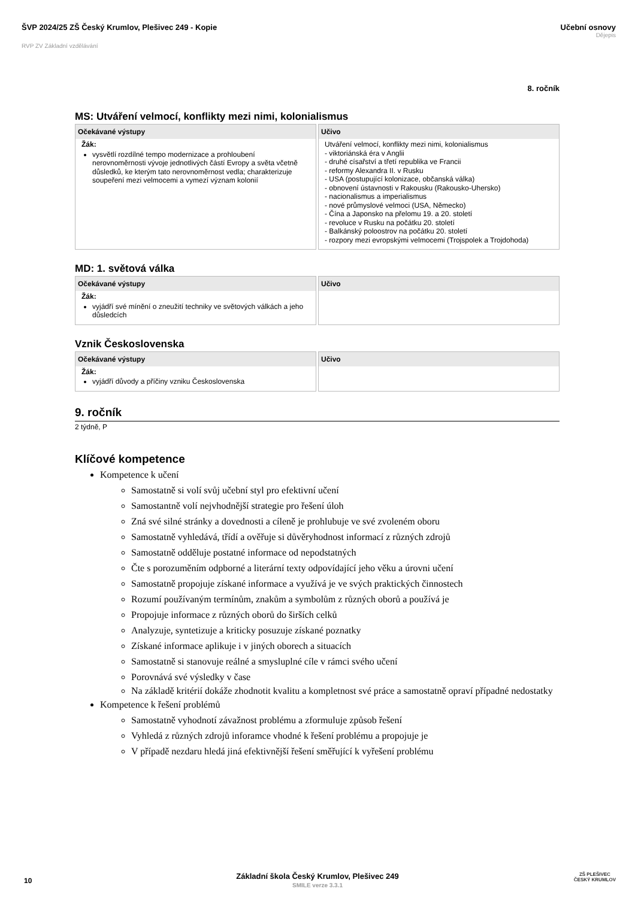ŠVP 2024/25 ZŠ Český Krumlov, Plešivec 249 - Kopie
RVP ZV Základní vzdělávání
Učební osnovy
Dějepis
8. ročník
MS: Utváření velmocí, konflikty mezi nimi, kolonialismus
| Očekávané výstupy | Učivo |
| --- | --- |
| Žák: vysvětlí rozdílné tempo modernizace a prohloubení nerovnoměrnosti vývoje jednotlivých částí Evropy a světa včetně důsledků, ke kterým tato nerovnoměrnost vedla; charakterizuje soupeření mezi velmocemi a vymezí význam kolonií | Utváření velmocí, konflikty mezi nimi, kolonialismus - viktoriánská éra v Anglii - druhé císařství a třetí republika ve Francii - reformy Alexandra II. v Rusku - USA (postupující kolonizace, občanská válka) - obnovení ústavnosti v Rakousku (Rakousko-Uhersko) - nacionalismus a imperialismus - nové průmyslové velmoci (USA, Německo) - Čína a Japonsko na přelomu 19. a 20. století - revoluce v Rusku na počátku 20. století - Balkánský poloostrov na počátku 20. století - rozpory mezi evropskými velmocemi (Trojspolek a Trojdohoda) |
MD: 1. světová válka
| Očekávané výstupy | Učivo |
| --- | --- |
| Žák: vyjádří své mínění o zneužití techniky ve světových válkách a jeho důsledcích | |
Vznik Československa
| Očekávané výstupy | Učivo |
| --- | --- |
| Žák: vyjádří důvody a příčiny vzniku Československa | |
9. ročník
2 týdně, P
Klíčové kompetence
Kompetence k učení
Samostatně si volí svůj učební styl pro efektivní učení
Samostantně volí nejvhodnější strategie pro řešení úloh
Zná své silné stránky a dovednosti a cíleně je prohlubuje ve své zvoleném oboru
Samostatně vyhledává, třídí a ověřuje si důvěryhodnost informací z různých zdrojů
Samostatně odděluje postatné informace od nepodstatných
Čte s porozuměním odpborné a literární texty odpovídající jeho věku a úrovni učení
Samostatně propojuje získané informace a využívá je ve svých praktických činnostech
Rozumí používaným termínům, znakům a symbolům z různých oborů a používá je
Propojuje informace z různých oborů do širších celků
Analyzuje, syntetizuje a kriticky posuzuje získané poznatky
Získané informace aplikuje i v jiných oborech a situacích
Samostatně si stanovuje reálné a smysluplné cíle v rámci svého učení
Porovnává své výsledky v čase
Na základě kritérií dokáže zhodnotit kvalitu a kompletnost své práce a samostatně opraví případné nedostatky
Kompetence k řešení problémů
Samostatně vyhodnotí závažnost problému a zformuluje způsob řešení
Vyhledá z různých zdrojů inforamce vhodné k řešení problému a propojuje je
V případě nezdaru hledá jiná efektivnější řešení směřující k vyřešení problému
Základní škola Český Krumlov, Plešivec 249
10
SMILE verze 3.3.1
ZŠ PLEŠIVEC
ČESKÝ KRUMLOV